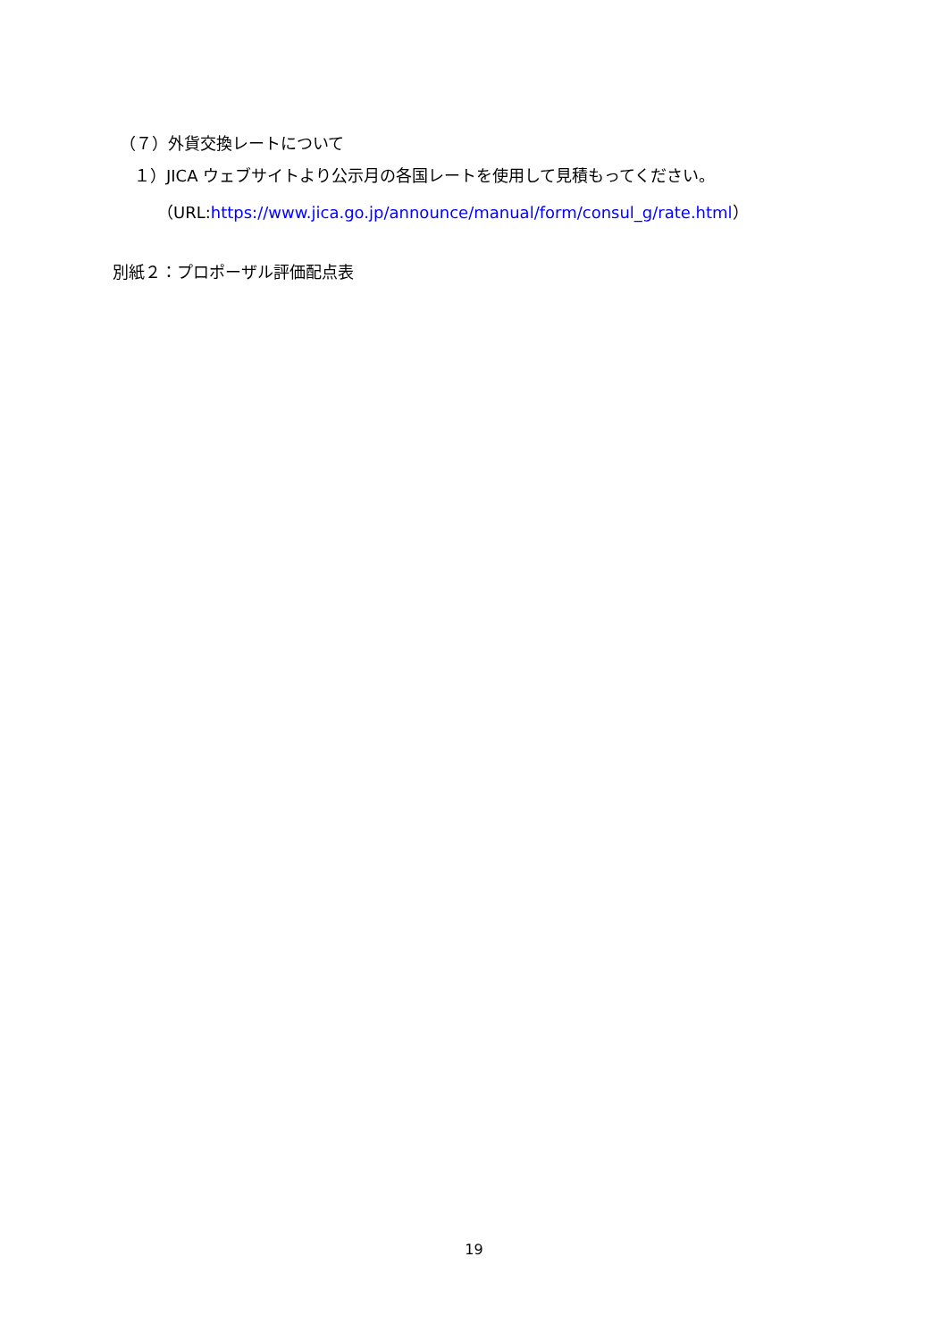（７）外貨交換レートについて
１）JICA ウェブサイトより公示月の各国レートを使用して見積もってください。
（URL:https://www.jica.go.jp/announce/manual/form/consul_g/rate.html）
別紙２：プロポーザル評価配点表
19